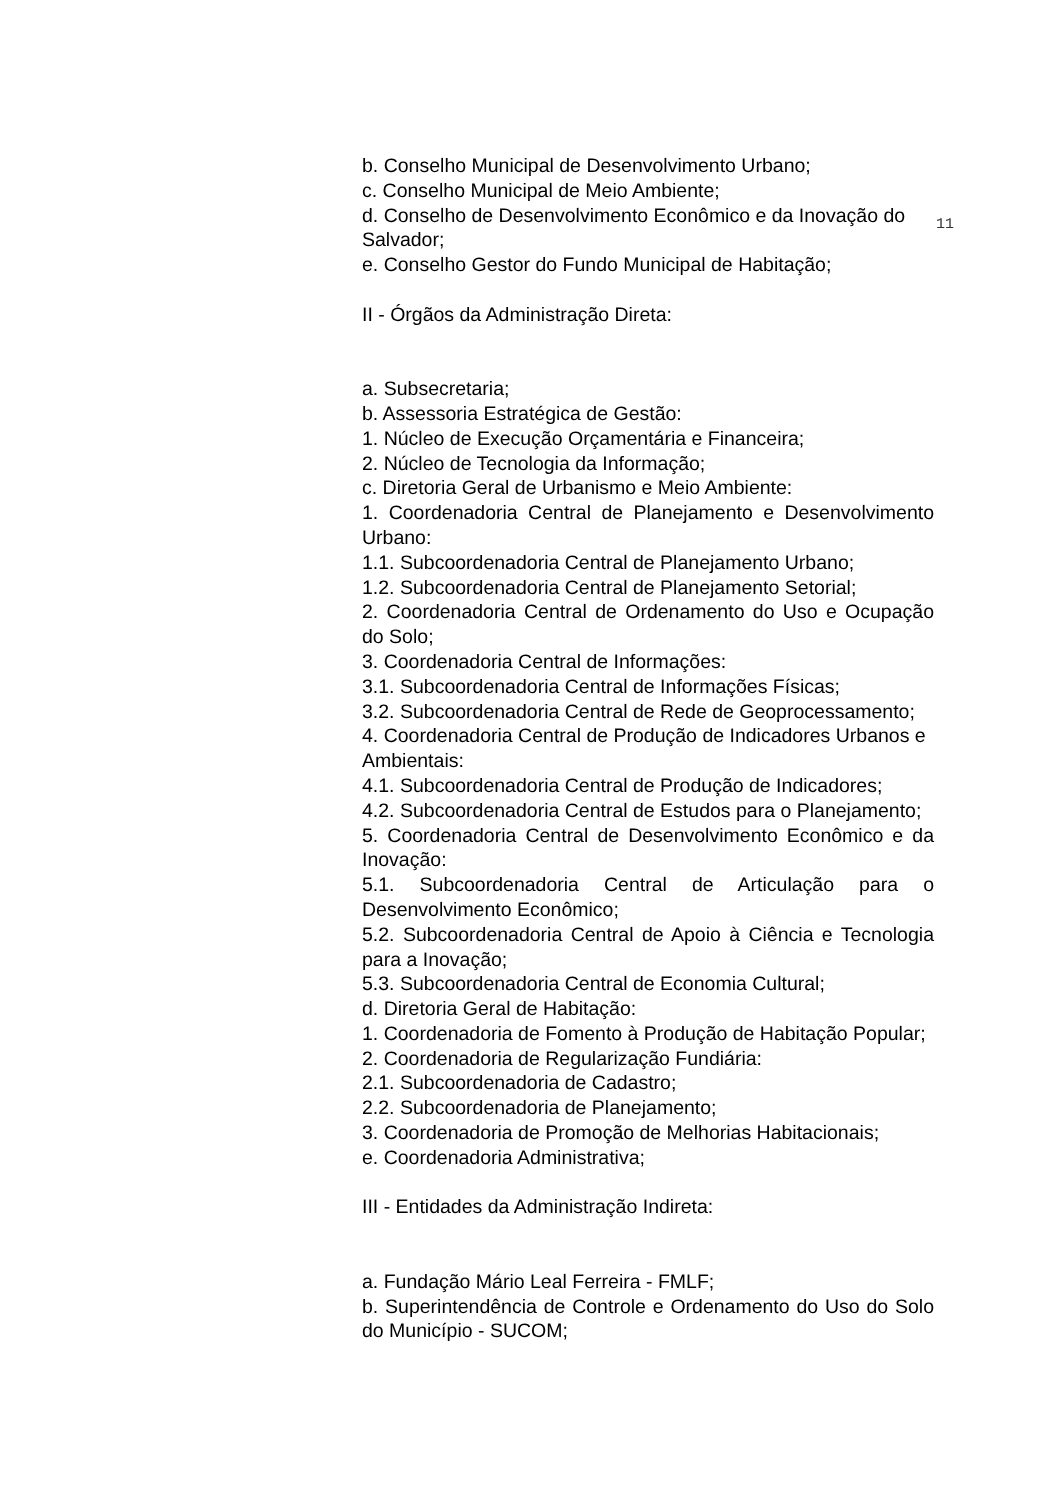b. Conselho Municipal de Desenvolvimento Urbano;
c. Conselho Municipal de Meio Ambiente;
11 d. Conselho de Desenvolvimento Econômico e da Inovação do
Salvador;
e. Conselho Gestor do Fundo Municipal de Habitação;
II - Órgãos da Administração Direta:
a. Subsecretaria;
b. Assessoria Estratégica de Gestão:
1. Núcleo de Execução Orçamentária e Financeira;
2. Núcleo de Tecnologia da Informação;
c. Diretoria Geral de Urbanismo e Meio Ambiente:
1. Coordenadoria Central de Planejamento e Desenvolvimento Urbano:
1.1. Subcoordenadoria Central de Planejamento Urbano;
1.2. Subcoordenadoria Central de Planejamento Setorial;
2. Coordenadoria Central de Ordenamento do Uso e Ocupação do Solo;
3. Coordenadoria Central de Informações:
3.1. Subcoordenadoria Central de Informações Físicas;
3.2. Subcoordenadoria Central de Rede de Geoprocessamento;
4. Coordenadoria Central de Produção de Indicadores Urbanos e
Ambientais:
4.1. Subcoordenadoria Central de Produção de Indicadores;
4.2. Subcoordenadoria Central de Estudos para o Planejamento;
5. Coordenadoria Central de Desenvolvimento Econômico e da Inovação:
5.1. Subcoordenadoria Central de Articulação para o Desenvolvimento Econômico;
5.2. Subcoordenadoria Central de Apoio à Ciência e Tecnologia para a Inovação;
5.3. Subcoordenadoria Central de Economia Cultural;
d. Diretoria Geral de Habitação:
1. Coordenadoria de Fomento à Produção de Habitação Popular;
2. Coordenadoria de Regularização Fundiária:
2.1. Subcoordenadoria de Cadastro;
2.2. Subcoordenadoria de Planejamento;
3. Coordenadoria de Promoção de Melhorias Habitacionais;
e. Coordenadoria Administrativa;
III - Entidades da Administração Indireta:
a. Fundação Mário Leal Ferreira - FMLF;
b. Superintendência de Controle e Ordenamento do Uso do Solo do Município - SUCOM;